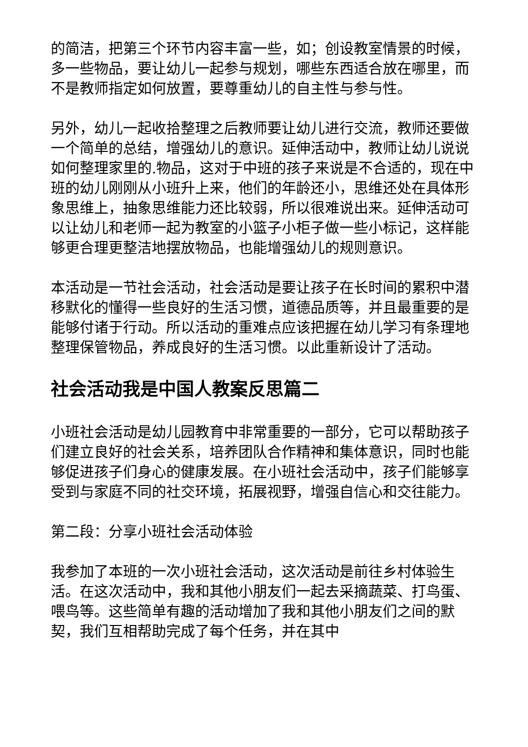的简洁，把第三个环节内容丰富一些，如；创设教室情景的时候，多一些物品，要让幼儿一起参与规划，哪些东西适合放在哪里，而不是教师指定如何放置，要尊重幼儿的自主性与参与性。
另外，幼儿一起收拾整理之后教师要让幼儿进行交流，教师还要做一个简单的总结，增强幼儿的意识。延伸活动中，教师让幼儿说说如何整理家里的.物品，这对于中班的孩子来说是不合适的，现在中班的幼儿刚刚从小班升上来，他们的年龄还小，思维还处在具体形象思维上，抽象思维能力还比较弱，所以很难说出来。延伸活动可以让幼儿和老师一起为教室的小篮子小柜子做一些小标记，这样能够更合理更整洁地摆放物品，也能增强幼儿的规则意识。
本活动是一节社会活动，社会活动是要让孩子在长时间的累积中潜移默化的懂得一些良好的生活习惯，道德品质等，并且最重要的是能够付诸于行动。所以活动的重难点应该把握在幼儿学习有条理地整理保管物品，养成良好的生活习惯。以此重新设计了活动。
社会活动我是中国人教案反思篇二
小班社会活动是幼儿园教育中非常重要的一部分，它可以帮助孩子们建立良好的社会关系，培养团队合作精神和集体意识，同时也能够促进孩子们身心的健康发展。在小班社会活动中，孩子们能够享受到与家庭不同的社交环境，拓展视野，增强自信心和交往能力。
第二段：分享小班社会活动体验
我参加了本班的一次小班社会活动，这次活动是前往乡村体验生活。在这次活动中，我和其他小朋友们一起去采摘蔬菜、打鸟蛋、喂鸟等。这些简单有趣的活动增加了我和其他小朋友们之间的默契，我们互相帮助完成了每个任务，并在其中